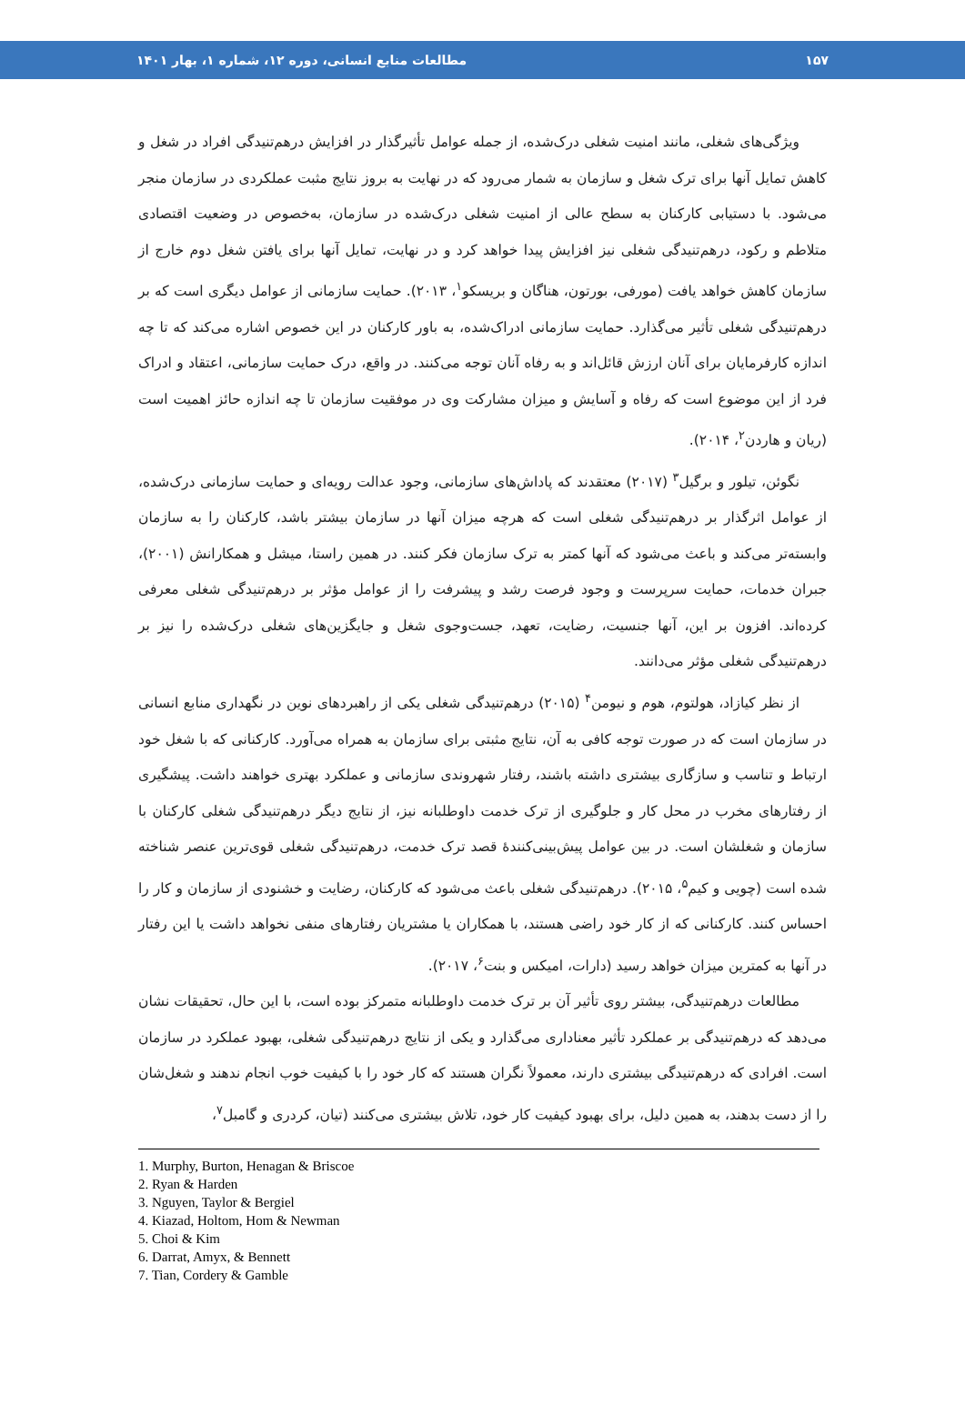۱۵۷ مطالعات منابع انسانی، دوره ۱۲، شماره ۱، بهار ۱۴۰۱
ویژگی‌های شغلی، مانند امنیت شغلی درک‌شده، از جمله عوامل تأثیرگذار در افزایش درهم‌تنیدگی افراد در شغل و کاهش تمایل آنها برای ترک شغل و سازمان به شمار می‌رود که در نهایت به بروز نتایج مثبت عملکردی در سازمان منجر می‌شود. با دستیابی کارکنان به سطح عالی از امنیت شغلی درک‌شده در سازمان، به‌خصوص در وضعیت اقتصادی متلاطم و رکود، درهم‌تنیدگی شغلی نیز افزایش پیدا خواهد کرد و در نهایت، تمایل آنها برای یافتن شغل دوم خارج از سازمان کاهش خواهد یافت (مورفی، بورتون، هناگان و بریسکو<sup>۱</sup>، ۲۰۱۳). حمایت سازمانی از عوامل دیگری است که بر درهم‌تنیدگی شغلی تأثیر می‌گذارد. حمایت سازمانی ادراک‌شده، به باور کارکنان در این خصوص اشاره می‌کند که تا چه اندازه کارفرمایان برای آنان ارزش قائل‌اند و به رفاه آنان توجه می‌کنند. در واقع، درک حمایت سازمانی، اعتقاد و ادراک فرد از این موضوع است که رفاه و آسایش و میزان مشارکت وی در موفقیت سازمان تا چه اندازه حائز اهمیت است (ریان و هاردن<sup>۲</sup>، ۲۰۱۴).
نگوئن، تیلور و برگیل<sup>۳</sup> (۲۰۱۷) معتقدند که پاداش‌های سازمانی، وجود عدالت رویه‌ای و حمایت سازمانی درک‌شده، از عوامل اثرگذار بر درهم‌تنیدگی شغلی است که هرچه میزان آنها در سازمان بیشتر باشد، کارکنان را به سازمان وابسته‌تر می‌کند و باعث می‌شود که آنها کمتر به ترک سازمان فکر کنند. در همین راستا، میشل و همکارانش (۲۰۰۱)، جبران خدمات، حمایت سرپرست و وجود فرصت رشد و پیشرفت را از عوامل مؤثر بر درهم‌تنیدگی شغلی معرفی کرده‌اند. افزون بر این، آنها جنسیت، رضایت، تعهد، جست‌وجوی شغل و جایگزین‌های شغلی درک‌شده را نیز بر درهم‌تنیدگی شغلی مؤثر می‌دانند.
از نظر کیازاد، هولتوم، هوم و نیومن<sup>۴</sup> (۲۰۱۵) درهم‌تنیدگی شغلی یکی از راهبردهای نوین در نگهداری منابع انسانی در سازمان است که در صورت توجه کافی به آن، نتایج مثبتی برای سازمان به همراه می‌آورد. کارکنانی که با شغل خود ارتباط و تناسب و سازگاری بیشتری داشته باشند، رفتار شهروندی سازمانی و عملکرد بهتری خواهند داشت. پیشگیری از رفتارهای مخرب در محل کار و جلوگیری از ترک خدمت داوطلبانه نیز، از نتایج دیگر درهم‌تنیدگی شغلی کارکنان با سازمان و شغلشان است. در بین عوامل پیش‌بینی‌کنندهٔ قصد ترک خدمت، درهم‌تنیدگی شغلی قوی‌ترین عنصر شناخته شده است (چویی و کیم<sup>۵</sup>، ۲۰۱۵). درهم‌تنیدگی شغلی باعث می‌شود که کارکنان، رضایت و خشنودی از سازمان و کار را احساس کنند. کارکنانی که از کار خود راضی هستند، با همکاران یا مشتریان رفتارهای منفی نخواهد داشت یا این رفتار در آنها به کمترین میزان خواهد رسید (دارات، امیکس و بنت<sup>۶</sup>، ۲۰۱۷).
مطالعات درهم‌تنیدگی، بیشتر روی تأثیر آن بر ترک خدمت داوطلبانه متمرکز بوده است، با این حال، تحقیقات نشان می‌دهد که درهم‌تنیدگی بر عملکرد تأثیر معناداری می‌گذارد و یکی از نتایج درهم‌تنیدگی شغلی، بهبود عملکرد در سازمان است. افرادی که درهم‌تنیدگی بیشتری دارند، معمولاً نگران هستند که کار خود را با کیفیت خوب انجام ندهند و شغل‌شان را از دست بدهند، به همین دلیل، برای بهبود کیفیت کار خود، تلاش بیشتری می‌کنند (تیان، کردری و گامبل<sup>۷</sup>،
1. Murphy, Burton, Henagan & Briscoe
2. Ryan & Harden
3. Nguyen, Taylor & Bergiel
4. Kiazad, Holtom, Hom & Newman
5. Choi & Kim
6. Darrat, Amyx, & Bennett
7. Tian, Cordery & Gamble